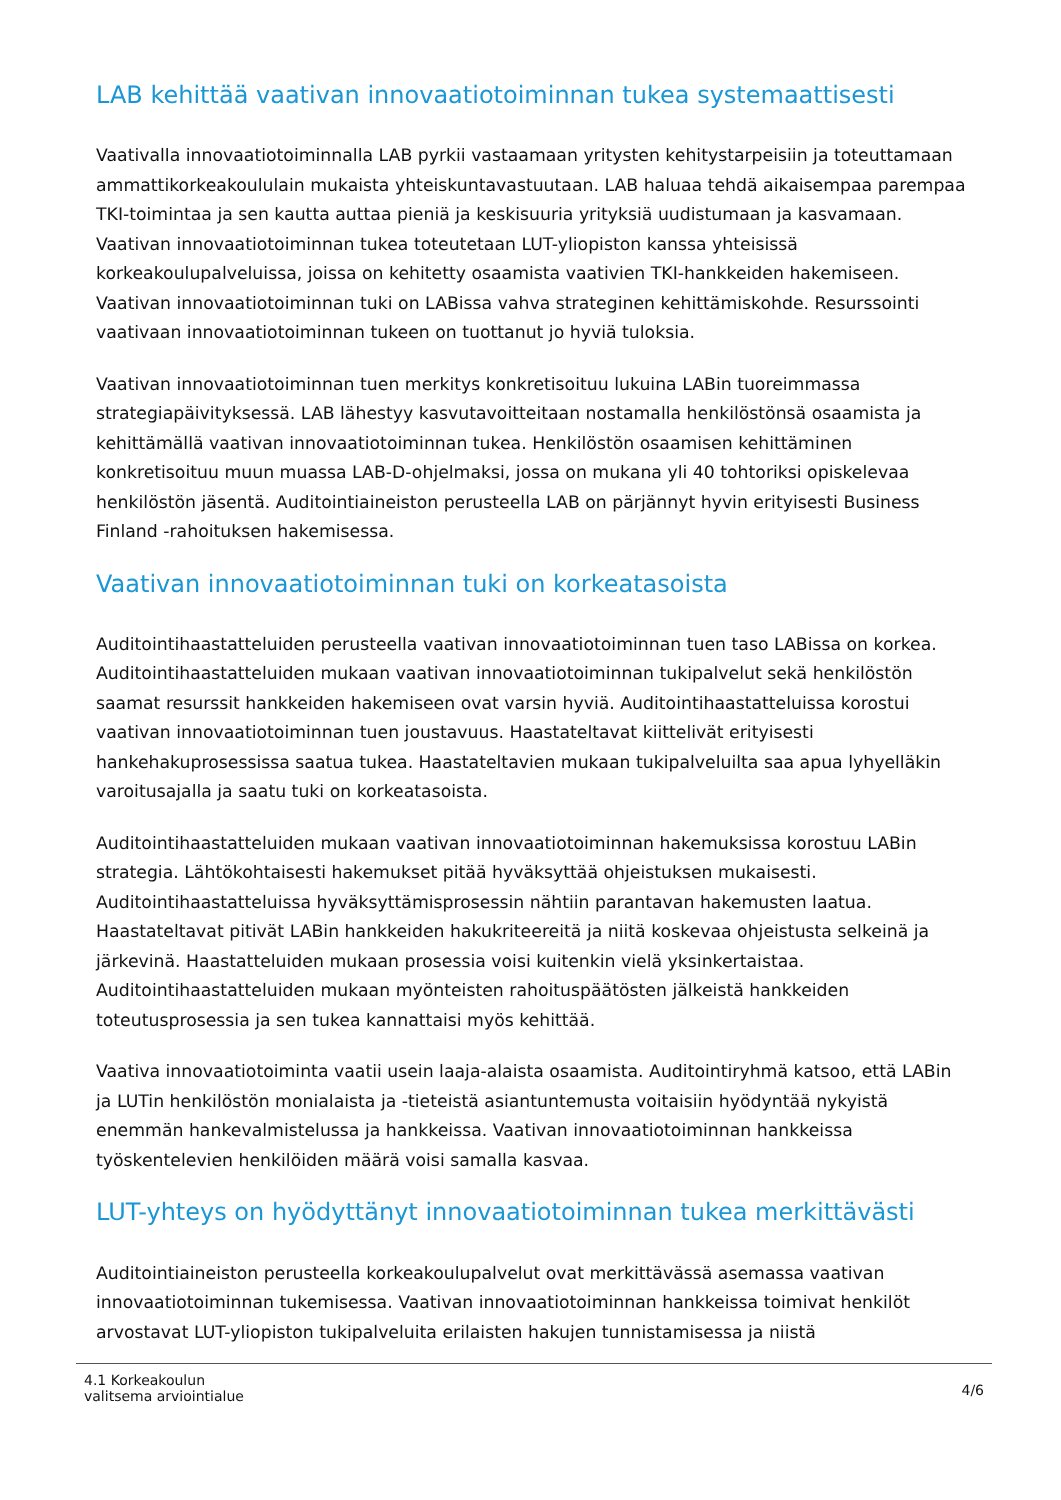LAB kehittää vaativan innovaatiotoiminnan tukea systemaattisesti
Vaativalla innovaatiotoiminnalla LAB pyrkii vastaamaan yritysten kehitystarpeisiin ja toteuttamaan ammattikorkeakoululain mukaista yhteiskuntavastuutaan. LAB haluaa tehdä aikaisempaa parempaa TKI-toimintaa ja sen kautta auttaa pieniä ja keskisuuria yrityksiä uudistumaan ja kasvamaan. Vaativan innovaatiotoiminnan tukea toteutetaan LUT-yliopiston kanssa yhteisissä korkeakoulupalveluissa, joissa on kehitetty osaamista vaativien TKI-hankkeiden hakemiseen. Vaativan innovaatiotoiminnan tuki on LABissa vahva strateginen kehittämiskohde. Resurssointi vaativaan innovaatiotoiminnan tukeen on tuottanut jo hyviä tuloksia.
Vaativan innovaatiotoiminnan tuen merkitys konkretisoituu lukuina LABin tuoreimmassa strategiapäivityksessä. LAB lähestyy kasvutavoitteitaan nostamalla henkilöstönsä osaamista ja kehittämällä vaativan innovaatiotoiminnan tukea. Henkilöstön osaamisen kehittäminen konkretisoituu muun muassa LAB-D-ohjelmaksi, jossa on mukana yli 40 tohtoriksi opiskelevaa henkilöstön jäsentä. Auditointiaineiston perusteella LAB on pärjännyt hyvin erityisesti Business Finland -rahoituksen hakemisessa.
Vaativan innovaatiotoiminnan tuki on korkeatasoista
Auditointihaastatteluiden perusteella vaativan innovaatiotoiminnan tuen taso LABissa on korkea. Auditointihaastatteluiden mukaan vaativan innovaatiotoiminnan tukipalvelut sekä henkilöstön saamat resurssit hankkeiden hakemiseen ovat varsin hyviä. Auditointihaastatteluissa korostui vaativan innovaatiotoiminnan tuen joustavuus. Haastateltavat kiittelivät erityisesti hankehakuprosessissa saatua tukea. Haastateltavien mukaan tukipalveluilta saa apua lyhyelläkin varoitusajalla ja saatu tuki on korkeatasoista.
Auditointihaastatteluiden mukaan vaativan innovaatiotoiminnan hakemuksissa korostuu LABin strategia. Lähtökohtaisesti hakemukset pitää hyväksyttää ohjeistuksen mukaisesti. Auditointihaastatteluissa hyväksyttämisprosessin nähtiin parantavan hakemusten laatua. Haastateltavat pitivät LABin hankkeiden hakukriteereitä ja niitä koskevaa ohjeistusta selkeinä ja järkevinä. Haastatteluiden mukaan prosessia voisi kuitenkin vielä yksinkertaistaa. Auditointihaastatteluiden mukaan myönteisten rahoituspäätösten jälkeistä hankkeiden toteutusprosessia ja sen tukea kannattaisi myös kehittää.
Vaativa innovaatiotoiminta vaatii usein laaja-alaista osaamista. Auditointiryhmä katsoo, että LABin ja LUTin henkilöstön monialaista ja -tieteistä asiantuntemusta voitaisiin hyödyntää nykyistä enemmän hankevalmistelussa ja hankkeissa. Vaativan innovaatiotoiminnan hankkeissa työskentelevien henkilöiden määrä voisi samalla kasvaa.
LUT-yhteys on hyödyttänyt innovaatiotoiminnan tukea merkittävästi
Auditointiaineiston perusteella korkeakoulupalvelut ovat merkittävässä asemassa vaativan innovaatiotoiminnan tukemisessa. Vaativan innovaatiotoiminnan hankkeissa toimivat henkilöt arvostavat LUT-yliopiston tukipalveluita erilaisten hakujen tunnistamisessa ja niistä
4.1 Korkeakoulun
valitsema arviointialue
4/6